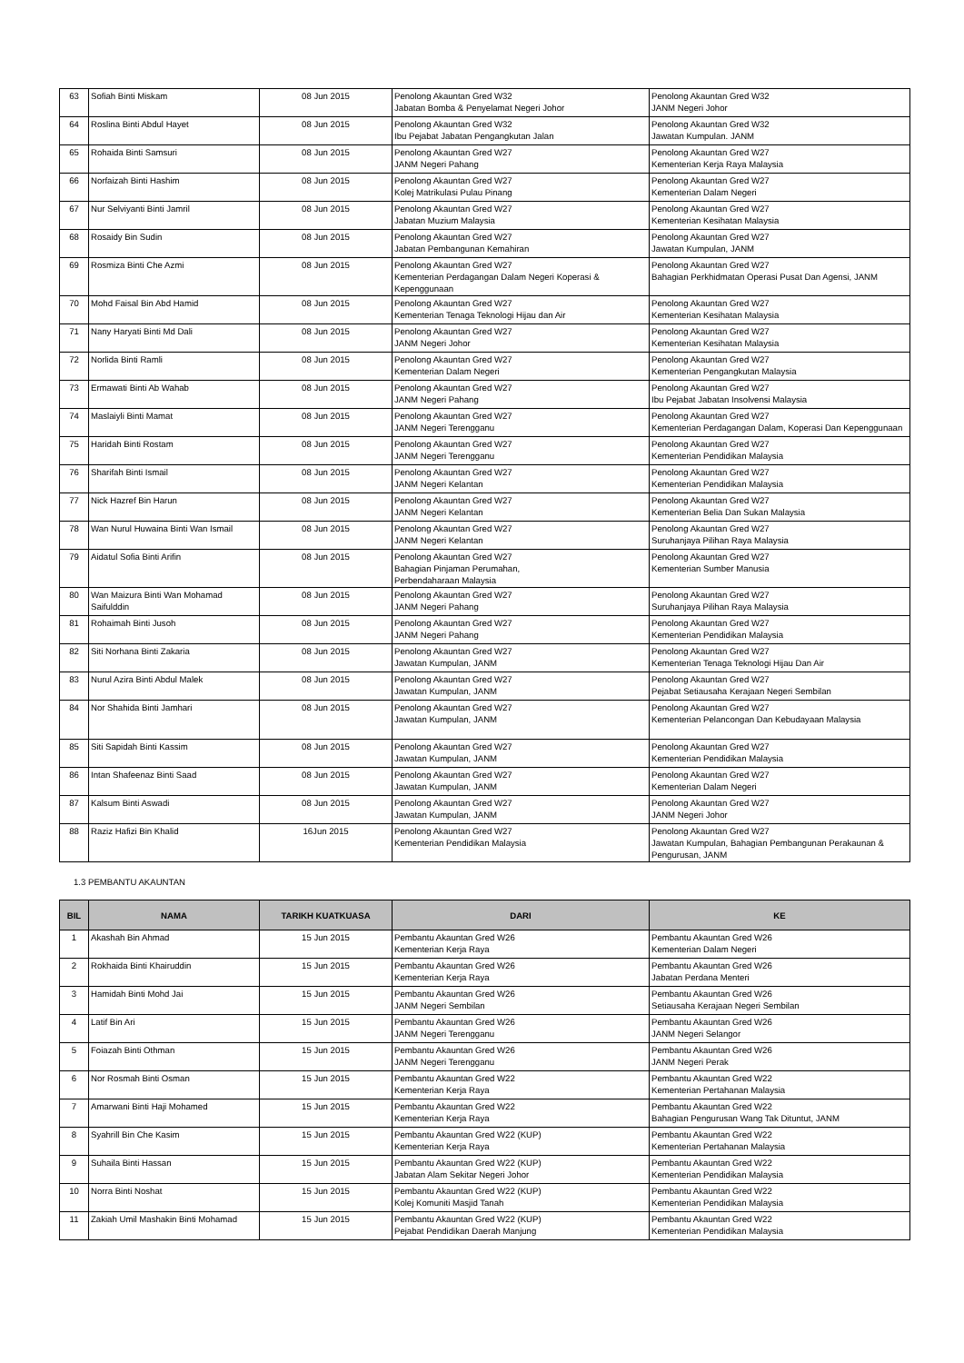| 63 | Sofiah Binti Miskam | 08 Jun 2015 | Penolong Akauntan Gred W32 Jabatan Bomba & Penyelamat Negeri Johor | Penolong Akauntan Gred W32 JANM Negeri Johor |
| 64 | Roslina Binti Abdul Hayet | 08 Jun 2015 | Penolong Akauntan Gred W32 Ibu Pejabat Jabatan Pengangkutan Jalan | Penolong Akauntan Gred W32 Jawatan Kumpulan. JANM |
| 65 | Rohaida Binti Samsuri | 08 Jun 2015 | Penolong Akauntan Gred W27 JANM Negeri Pahang | Penolong Akauntan Gred W27 Kementerian Kerja Raya Malaysia |
| 66 | Norfaizah Binti Hashim | 08 Jun 2015 | Penolong Akauntan Gred W27 Kolej Matrikulasi Pulau Pinang | Penolong Akauntan Gred W27 Kementerian Dalam Negeri |
| 67 | Nur Selviyanti Binti Jamril | 08 Jun 2015 | Penolong Akauntan Gred W27 Jabatan Muzium Malaysia | Penolong Akauntan Gred W27 Kementerian Kesihatan Malaysia |
| 68 | Rosaidy Bin Sudin | 08 Jun 2015 | Penolong Akauntan Gred W27 Jabatan Pembangunan Kemahiran | Penolong Akauntan Gred W27 Jawatan Kumpulan, JANM |
| 69 | Rosmiza Binti Che Azmi | 08 Jun 2015 | Penolong Akauntan Gred W27 Kementerian Perdagangan Dalam Negeri Koperasi & Kepenggunaan | Penolong Akauntan Gred W27 Bahagian Perkhidmatan Operasi Pusat Dan Agensi, JANM |
| 70 | Mohd Faisal Bin Abd Hamid | 08 Jun 2015 | Penolong Akauntan Gred W27 Kementerian Tenaga Teknologi Hijau dan Air | Penolong Akauntan Gred W27 Kementerian Kesihatan Malaysia |
| 71 | Nany Haryati Binti Md Dali | 08 Jun 2015 | Penolong Akauntan Gred W27 JANM Negeri Johor | Penolong Akauntan Gred W27 Kementerian Kesihatan Malaysia |
| 72 | Norlida Binti Ramli | 08 Jun 2015 | Penolong Akauntan Gred W27 Kementerian Dalam Negeri | Penolong Akauntan Gred W27 Kementerian Pengangkutan Malaysia |
| 73 | Ermawati Binti Ab Wahab | 08 Jun 2015 | Penolong Akauntan Gred W27 JANM Negeri Pahang | Penolong Akauntan Gred W27 Ibu Pejabat Jabatan Insolvensi Malaysia |
| 74 | Maslaiyli Binti Mamat | 08 Jun 2015 | Penolong Akauntan Gred W27 JANM Negeri Terengganu | Penolong Akauntan Gred W27 Kementerian Perdagangan Dalam, Koperasi Dan Kepenggunaan |
| 75 | Haridah Binti Rostam | 08 Jun 2015 | Penolong Akauntan Gred W27 JANM Negeri Terengganu | Penolong Akauntan Gred W27 Kementerian Pendidikan Malaysia |
| 76 | Sharifah Binti Ismail | 08 Jun 2015 | Penolong Akauntan Gred W27 JANM Negeri Kelantan | Penolong Akauntan Gred W27 Kementerian Pendidikan Malaysia |
| 77 | Nick Hazref Bin Harun | 08 Jun 2015 | Penolong Akauntan Gred W27 JANM Negeri Kelantan | Penolong Akauntan Gred W27 Kementerian Belia Dan Sukan Malaysia |
| 78 | Wan Nurul Huwaina Binti Wan Ismail | 08 Jun 2015 | Penolong Akauntan Gred W27 JANM Negeri Kelantan | Penolong Akauntan Gred W27 Suruhanjaya Pilihan Raya Malaysia |
| 79 | Aidatul Sofia Binti Arifin | 08 Jun 2015 | Penolong Akauntan Gred W27 Bahagian Pinjaman Perumahan, Perbendaharaan Malaysia | Penolong Akauntan Gred W27 Kementerian Sumber Manusia |
| 80 | Wan Maizura Binti Wan Mohamad Saifulddin | 08 Jun 2015 | Penolong Akauntan Gred W27 JANM Negeri Pahang | Penolong Akauntan Gred W27 Suruhanjaya Pilihan Raya Malaysia |
| 81 | Rohaimah Binti Jusoh | 08 Jun 2015 | Penolong Akauntan Gred W27 JANM Negeri Pahang | Penolong Akauntan Gred W27 Kementerian Pendidikan Malaysia |
| 82 | Siti Norhana Binti Zakaria | 08 Jun 2015 | Penolong Akauntan Gred W27 Jawatan Kumpulan, JANM | Penolong Akauntan Gred W27 Kementerian Tenaga Teknologi Hijau Dan Air |
| 83 | Nurul Azira Binti Abdul Malek | 08 Jun 2015 | Penolong Akauntan Gred W27 Jawatan Kumpulan, JANM | Penolong Akauntan Gred W27 Pejabat Setiausaha Kerajaan Negeri Sembilan |
| 84 | Nor Shahida Binti Jamhari | 08 Jun 2015 | Penolong Akauntan Gred W27 Jawatan Kumpulan, JANM | Penolong Akauntan Gred W27 Kementerian Pelancongan Dan Kebudayaan Malaysia |
| 85 | Siti Sapidah Binti Kassim | 08 Jun 2015 | Penolong Akauntan Gred W27 Jawatan Kumpulan, JANM | Penolong Akauntan Gred W27 Kementerian Pendidikan Malaysia |
| 86 | Intan Shafeenaz Binti Saad | 08 Jun 2015 | Penolong Akauntan Gred W27 Jawatan Kumpulan, JANM | Penolong Akauntan Gred W27 Kementerian Dalam Negeri |
| 87 | Kalsum Binti Aswadi | 08 Jun 2015 | Penolong Akauntan Gred W27 Jawatan Kumpulan, JANM | Penolong Akauntan Gred W27 JANM Negeri Johor |
| 88 | Raziz Hafizi Bin Khalid | 16Jun 2015 | Penolong Akauntan Gred W27 Kementerian Pendidikan Malaysia | Penolong Akauntan Gred W27 Jawatan Kumpulan, Bahagian Pembangunan Perakaunan & Pengurusan, JANM |
1.3 PEMBANTU AKAUNTAN
| BIL | NAMA | TARIKH KUATKUASA | DARI | KE |
| --- | --- | --- | --- | --- |
| 1 | Akashah Bin Ahmad | 15 Jun 2015 | Pembantu Akauntan Gred W26 Kementerian Kerja Raya | Pembantu Akauntan Gred W26 Kementerian Dalam Negeri |
| 2 | Rokhaida Binti Khairuddin | 15 Jun 2015 | Pembantu Akauntan Gred W26 Kementerian Kerja Raya | Pembantu Akauntan Gred W26 Jabatan Perdana Menteri |
| 3 | Hamidah Binti Mohd Jai | 15 Jun 2015 | Pembantu Akauntan Gred W26 JANM Negeri Sembilan | Pembantu Akauntan Gred W26 Setiausaha Kerajaan Negeri Sembilan |
| 4 | Latif Bin Ari | 15 Jun 2015 | Pembantu Akauntan Gred W26 JANM Negeri Terengganu | Pembantu Akauntan Gred W26 JANM Negeri Selangor |
| 5 | Foiazah Binti Othman | 15 Jun 2015 | Pembantu Akauntan Gred W26 JANM Negeri Terengganu | Pembantu Akauntan Gred W26 JANM Negeri Perak |
| 6 | Nor Rosmah Binti Osman | 15 Jun 2015 | Pembantu Akauntan Gred W22 Kementerian Kerja Raya | Pembantu Akauntan Gred W22 Kementerian Pertahanan Malaysia |
| 7 | Amarwani Binti Haji Mohamed | 15 Jun 2015 | Pembantu Akauntan Gred W22 Kementerian Kerja Raya | Pembantu Akauntan Gred W22 Bahagian Pengurusan Wang Tak Dituntut, JANM |
| 8 | Syahrill Bin Che Kasim | 15 Jun 2015 | Pembantu Akauntan Gred W22 (KUP) Kementerian Kerja Raya | Pembantu Akauntan Gred W22 Kementerian Pertahanan Malaysia |
| 9 | Suhaila Binti Hassan | 15 Jun 2015 | Pembantu Akauntan Gred W22 (KUP) Jabatan Alam Sekitar Negeri Johor | Pembantu Akauntan Gred W22 Kementerian Pendidikan Malaysia |
| 10 | Norra Binti Noshat | 15 Jun 2015 | Pembantu Akauntan Gred W22 (KUP) Kolej Komuniti Masjid Tanah | Pembantu Akauntan Gred W22 Kementerian Pendidikan Malaysia |
| 11 | Zakiah Umil Mashakin Binti Mohamad | 15 Jun 2015 | Pembantu Akauntan Gred W22 (KUP) Pejabat Pendidikan Daerah Manjung | Pembantu Akauntan Gred W22 Kementerian Pendidikan Malaysia |